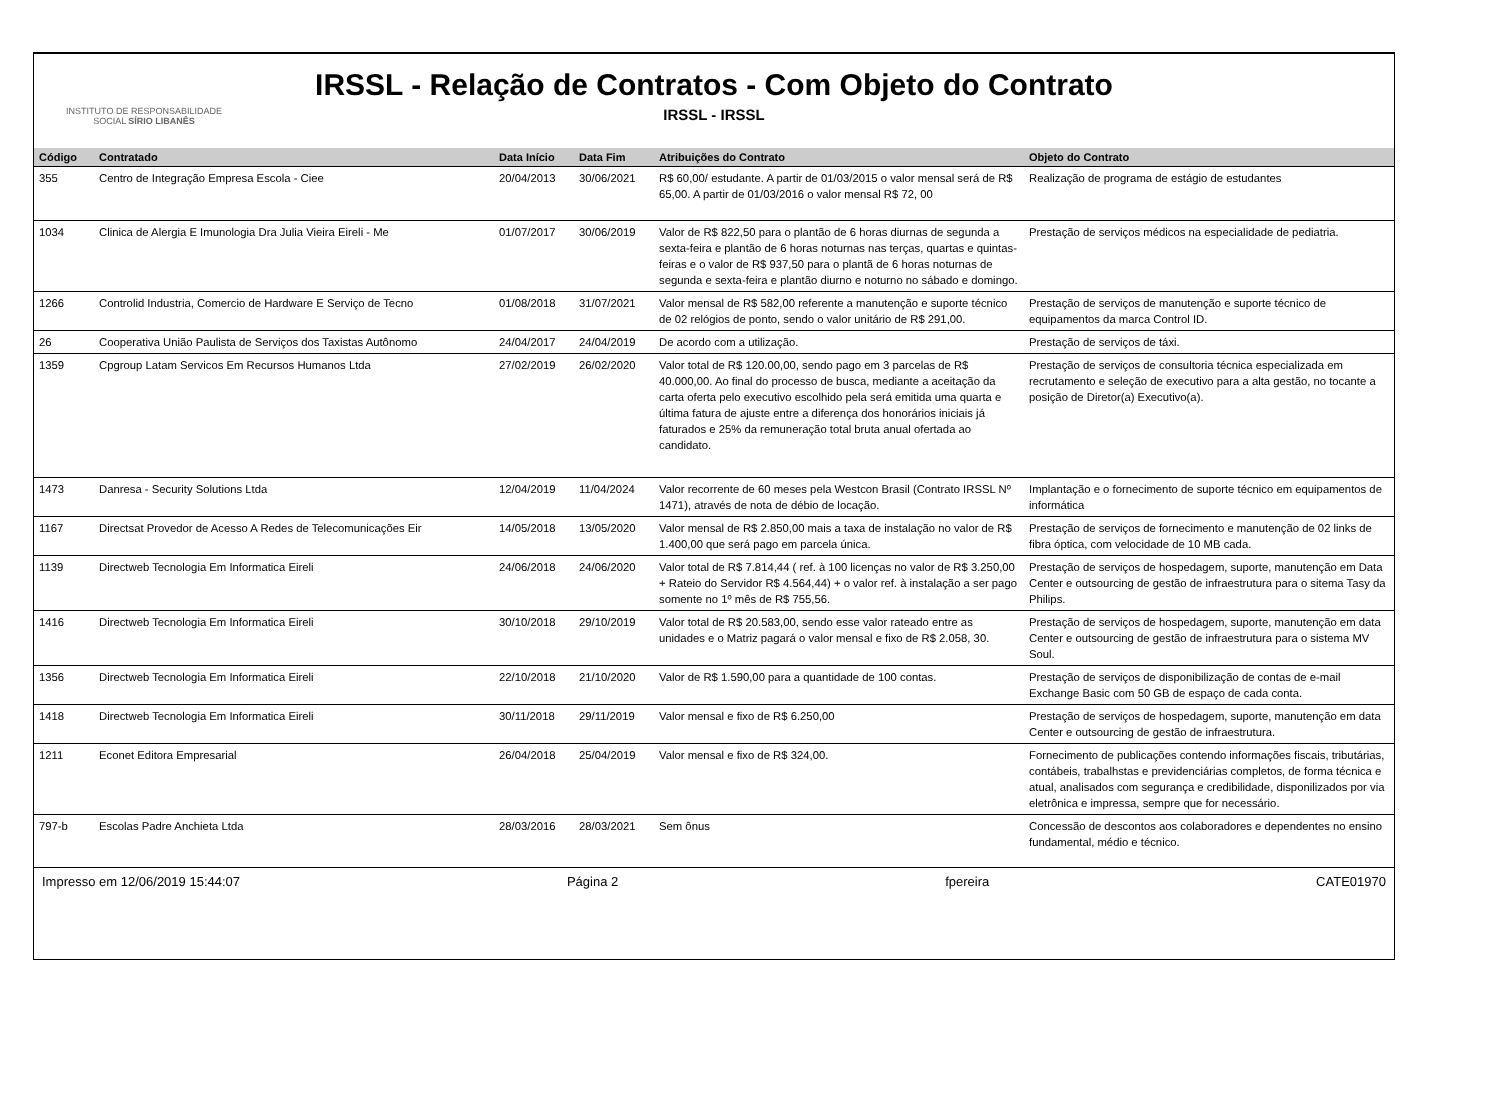INSTITUTO DE RESPONSABILIDADE
SOCIAL SÍRIO LIBANÊS
IRSSL - Relação de Contratos - Com Objeto do Contrato
IRSSL - IRSSL
| Código | Contratado | Data Início | Data Fim | Atribuições do Contrato | Objeto do Contrato |
| --- | --- | --- | --- | --- | --- |
| 355 | Centro de Integração Empresa Escola - Ciee | 20/04/2013 | 30/06/2021 | R$ 60,00/ estudante. A partir de 01/03/2015 o valor mensal será de R$ 65,00. A partir de 01/03/2016 o valor mensal R$ 72, 00 | Realização de programa de estágio de estudantes |
| 1034 | Clinica de Alergia E Imunologia Dra Julia Vieira Eireli - Me | 01/07/2017 | 30/06/2019 | Valor de R$ 822,50 para o plantão de 6 horas diurnas de segunda a sexta-feira e plantão de 6 horas noturnas nas terças, quartas e quintas-feiras e o valor de R$ 937,50 para o plantã de 6 horas noturnas de segunda e sexta-feira e plantão diurno e noturno no sábado e domingo. | Prestação de serviços médicos na especialidade de pediatria. |
| 1266 | Controlid Industria, Comercio de Hardware E Serviço de Tecno | 01/08/2018 | 31/07/2021 | Valor mensal de R$ 582,00 referente a manutenção e suporte técnico de 02 relógios de ponto, sendo o valor unitário de R$ 291,00. | Prestação de serviços de manutenção e suporte técnico de equipamentos da marca Control ID. |
| 26 | Cooperativa União Paulista de Serviços dos Taxistas Autônomo | 24/04/2017 | 24/04/2019 | De acordo com a utilização. | Prestação de serviços de táxi. |
| 1359 | Cpgroup Latam Servicos Em Recursos Humanos Ltda | 27/02/2019 | 26/02/2020 | Valor total de R$ 120.00,00, sendo pago em 3 parcelas de R$ 40.000,00. Ao final do processo de busca, mediante a aceitação da carta oferta pelo executivo escolhido pela será emitida uma quarta e última fatura de ajuste entre a diferença dos honorários iniciais já faturados e 25% da remuneração total bruta anual ofertada ao candidato. | Prestação de serviços de consultoria técnica especializada em recrutamento e seleção de executivo para a alta gestão, no tocante a posição de Diretor(a) Executivo(a). |
| 1473 | Danresa - Security Solutions Ltda | 12/04/2019 | 11/04/2024 | Valor recorrente de 60 meses pela Westcon Brasil (Contrato IRSSL Nº 1471), através de nota de débio de locação. | Implantação e o fornecimento de suporte técnico em equipamentos de informática |
| 1167 | Directsat Provedor de Acesso A Redes de Telecomunicações Eir | 14/05/2018 | 13/05/2020 | Valor mensal de R$ 2.850,00 mais a taxa de instalação no valor de R$ 1.400,00 que será pago em parcela única. | Prestação de serviços de fornecimento e manutenção de 02 links de fibra óptica, com velocidade de 10 MB cada. |
| 1139 | Directweb Tecnologia Em Informatica Eireli | 24/06/2018 | 24/06/2020 | Valor total de R$ 7.814,44 ( ref. à 100 licenças no valor de R$ 3.250,00 + Rateio do Servidor R$ 4.564,44) + o valor ref. à instalação a ser pago somente no 1º mês de R$ 755,56. | Prestação de serviços de hospedagem, suporte, manutenção em Data Center e outsourcing de gestão de infraestrutura para o sitema Tasy da Philips. |
| 1416 | Directweb Tecnologia Em Informatica Eireli | 30/10/2018 | 29/10/2019 | Valor total de R$ 20.583,00, sendo esse valor rateado entre as unidades e o Matriz pagará o valor mensal e fixo de R$ 2.058, 30. | Prestação de serviços de hospedagem, suporte, manutenção em data Center e outsourcing de gestão de infraestrutura para o sistema MV Soul. |
| 1356 | Directweb Tecnologia Em Informatica Eireli | 22/10/2018 | 21/10/2020 | Valor de R$ 1.590,00 para a quantidade de 100 contas. | Prestação de serviços de disponibilização de contas de e-mail Exchange Basic com 50 GB de espaço de cada conta. |
| 1418 | Directweb Tecnologia Em Informatica Eireli | 30/11/2018 | 29/11/2019 | Valor mensal e fixo de R$ 6.250,00 | Prestação de serviços de hospedagem, suporte, manutenção em data Center e outsourcing de gestão de infraestrutura. |
| 1211 | Econet Editora Empresarial | 26/04/2018 | 25/04/2019 | Valor mensal e fixo de R$ 324,00. | Fornecimento de publicações contendo informações fiscais, tributárias, contábeis, trabalhstas e previdenciárias completos, de forma técnica e atual, analisados com segurança e credibilidade, disponilizados por via eletrônica e impressa, sempre que for necessário. |
| 797-b | Escolas Padre Anchieta Ltda | 28/03/2016 | 28/03/2021 | Sem ônus | Concessão de descontos aos colaboradores e dependentes no ensino fundamental, médio e técnico. |
Impresso em 12/06/2019 15:44:07 Página 2 fpereira CATE01970